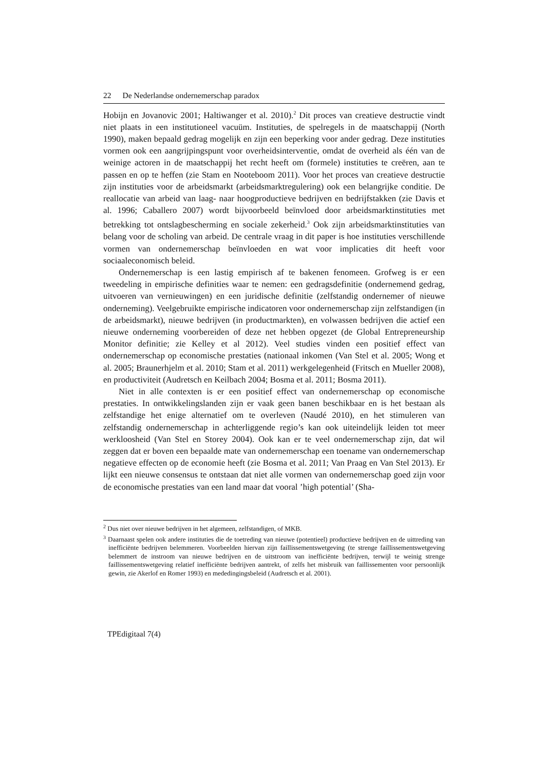22 De Nederlandse ondernemerschap paradox
Hobijn en Jovanovic 2001; Haltiwanger et al. 2010).<sup>2</sup> Dit proces van creatieve destructie vindt niet plaats in een institutioneel vacuüm. Instituties, de spelregels in de maatschappij (North 1990), maken bepaald gedrag mogelijk en zijn een beperking voor ander gedrag. Deze instituties vormen ook een aangrijpingspunt voor overheidsinterventie, omdat de overheid als één van de weinige actoren in de maatschappij het recht heeft om (formele) instituties te creëren, aan te passen en op te heffen (zie Stam en Nooteboom 2011). Voor het proces van creatieve destructie zijn instituties voor de arbeidsmarkt (arbeidsmarktregulering) ook een belangrijke conditie. De reallocatie van arbeid van laag- naar hoogproductieve bedrijven en bedrijfstakken (zie Davis et al. 1996; Caballero 2007) wordt bijvoorbeeld beïnvloed door arbeidsmarktinstituties met betrekking tot ontslagbescherming en sociale zekerheid.<sup>3</sup> Ook zijn arbeidsmarktinstituties van belang voor de scholing van arbeid. De centrale vraag in dit paper is hoe instituties verschillende vormen van ondernemerschap beïnvloeden en wat voor implicaties dit heeft voor sociaaleconomisch beleid.
Ondernemerschap is een lastig empirisch af te bakenen fenomeen. Grofweg is er een tweedeling in empirische definities waar te nemen: een gedragsdefinitie (ondernemend gedrag, uitvoeren van vernieuwingen) en een juridische definitie (zelfstandig ondernemer of nieuwe onderneming). Veelgebruikte empirische indicatoren voor ondernemerschap zijn zelfstandigen (in de arbeidsmarkt), nieuwe bedrijven (in productmarkten), en volwassen bedrijven die actief een nieuwe onderneming voorbereiden of deze net hebben opgezet (de Global Entrepreneurship Monitor definitie; zie Kelley et al 2012). Veel studies vinden een positief effect van ondernemerschap op economische prestaties (nationaal inkomen (Van Stel et al. 2005; Wong et al. 2005; Braunerhjelm et al. 2010; Stam et al. 2011) werkgelegenheid (Fritsch en Mueller 2008), en productiviteit (Audretsch en Keilbach 2004; Bosma et al. 2011; Bosma 2011).
Niet in alle contexten is er een positief effect van ondernemerschap op economische prestaties. In ontwikkelingslanden zijn er vaak geen banen beschikbaar en is het bestaan als zelfstandige het enige alternatief om te overleven (Naudé 2010), en het stimuleren van zelfstandig ondernemerschap in achterliggende regio’s kan ook uiteindelijk leiden tot meer werkloosheid (Van Stel en Storey 2004). Ook kan er te veel ondernemerschap zijn, dat wil zeggen dat er boven een bepaalde mate van ondernemerschap een toename van ondernemerschap negatieve effecten op de economie heeft (zie Bosma et al. 2011; Van Praag en Van Stel 2013). Er lijkt een nieuwe consensus te ontstaan dat niet alle vormen van ondernemerschap goed zijn voor de economische prestaties van een land maar dat vooral ’high potential’ (Sha-
<sup>2</sup> Dus niet over nieuwe bedrijven in het algemeen, zelfstandigen, of MKB.
<sup>3</sup> Daarnaast spelen ook andere instituties die de toetreding van nieuwe (potentieel) productieve bedrijven en de uittreding van inefficiënte bedrijven belemmeren. Voorbeelden hiervan zijn faillissementswetgeving (te strenge faillissementswetgeving belemmert de instroom van nieuwe bedrijven en de uitstroom van inefficiënte bedrijven, terwijl te weinig strenge faillissementswetgeving relatief inefficiënte bedrijven aantrekt, of zelfs het misbruik van faillissementen voor persoonlijk gewin, zie Akerlof en Romer 1993) en mededingingsbeleid (Audretsch et al. 2001).
TPEdigitaal 7(4)